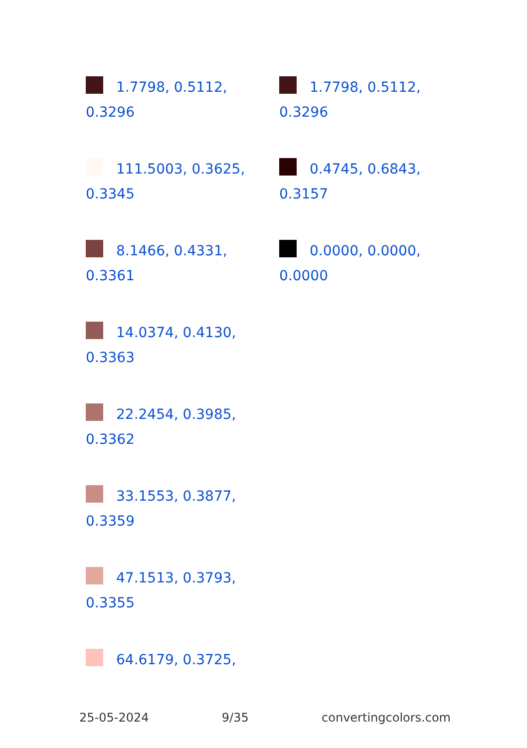1.7798, 0.5112,
0.3296
111.5003, 0.3625,
0.3345
8.1466, 0.4331,
0.3361
14.0374, 0.4130,
0.3363
22.2454, 0.3985,
0.3362
33.1553, 0.3877,
0.3359
47.1513, 0.3793,
0.3355
64.6179, 0.3725,
1.7798, 0.5112,
0.3296
0.4745, 0.6843,
0.3157
0.0000, 0.0000,
0.0000
25-05-2024 9/35 convertingcolors.com